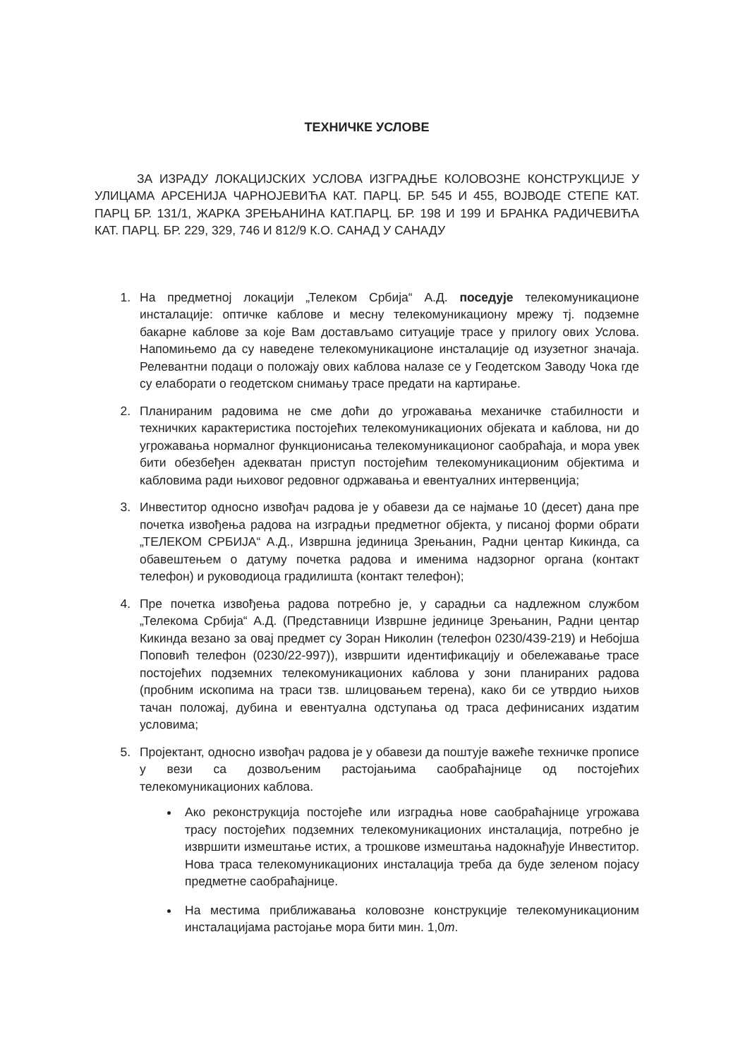ТЕХНИЧКЕ УСЛОВЕ
ЗА ИЗРАДУ ЛОКАЦИЈСКИХ УСЛОВА ИЗГРАДЊЕ КОЛОВОЗНЕ КОНСТРУКЦИЈЕ У УЛИЦАМА АРСЕНИЈА ЧАРНОЈЕВИЋА КАТ. ПАРЦ. БР. 545 И 455, ВОЈВОДЕ СТЕПЕ КАТ. ПАРЦ БР. 131/1, ЖАРКА ЗРЕЊАНИНА КАТ.ПАРЦ. БР. 198 И 199 И БРАНКА РАДИЧЕВИЋА КАТ. ПАРЦ. БР. 229, 329, 746 И 812/9 К.О. САНАД У САНАДУ
1. На предметној локацији „Телеком Србија“ А.Д. поседује телекомуникационе инсталације: оптичке каблове и месну телекомуникациону мрежу тј. подземне бакарне каблове за које Вам достављамо ситуације трасе у прилогу ових Услова. Напомињемо да су наведене телекомуникационе инсталације од изузетног значаја. Релевантни подаци о положају ових каблова налазе се у Геодетском Заводу Чока где су елаборати о геодетском снимању трасе предати на картирање.
2. Планираним радовима не сме доћи до угрожавања механичке стабилности и техничких карактеристика постојећих телекомуникационих објеката и каблова, ни до угрожавања нормалног функционисања телекомуникационог саобраћаја, и мора увек бити обезбеђен адекватан приступ постојећим телекомуникационим објектима и кабловима ради њиховог редовног одржавања и евентуалних интервенција;
3. Инвеститор односно извођач радова је у обавези да се најмање 10 (десет) дана пре почетка извођења радова на изградњи предметног објекта, у писаној форми обрати „ТЕЛЕКОМ СРБИЈА“ А.Д., Извршна јединица Зрењанин, Радни центар Кикинда, са обавештењем о датуму почетка радова и именима надзорног органа (контакт телефон) и руководиоца градилишта (контакт телефон);
4. Пре почетка извођења радова потребно је, у сарадњи са надлежном службом „Телекома Србија“ А.Д. (Представници Извршне јединице Зрењанин, Радни центар Кикинда везано за овај предмет су Зоран Николин (телефон 0230/439-219) и Небојша Поповић телефон (0230/22-997)), извршити идентификацију и обележавање трасе постојећих подземних телекомуникационих каблова у зони планираних радова (пробним ископима на траси тзв. шлицовањем терена), како би се утврдио њихов тачан положај, дубина и евентуална одступања од траса дефинисаних издатим условима;
5. Пројектант, односно извођач радова је у обавези да поштује важеће техничке прописе у вези са дозвољеним растојањима саобраћајнице од постојећих телекомуникационих каблова.
Ако реконструкција постојеће или изградња нове саобраћајнице угрожава трасу постојећих подземних телекомуникационих инсталација, потребно је извршити измештање истих, а трошкове измештања надокнађује Инвеститор. Нова траса телекомуникационих инсталација треба да буде зеленом појасу предметне саобраћајнице.
На местима приближавања коловозне конструкције телекомуникационим инсталацијама растојање мора бити мин. 1,0m.